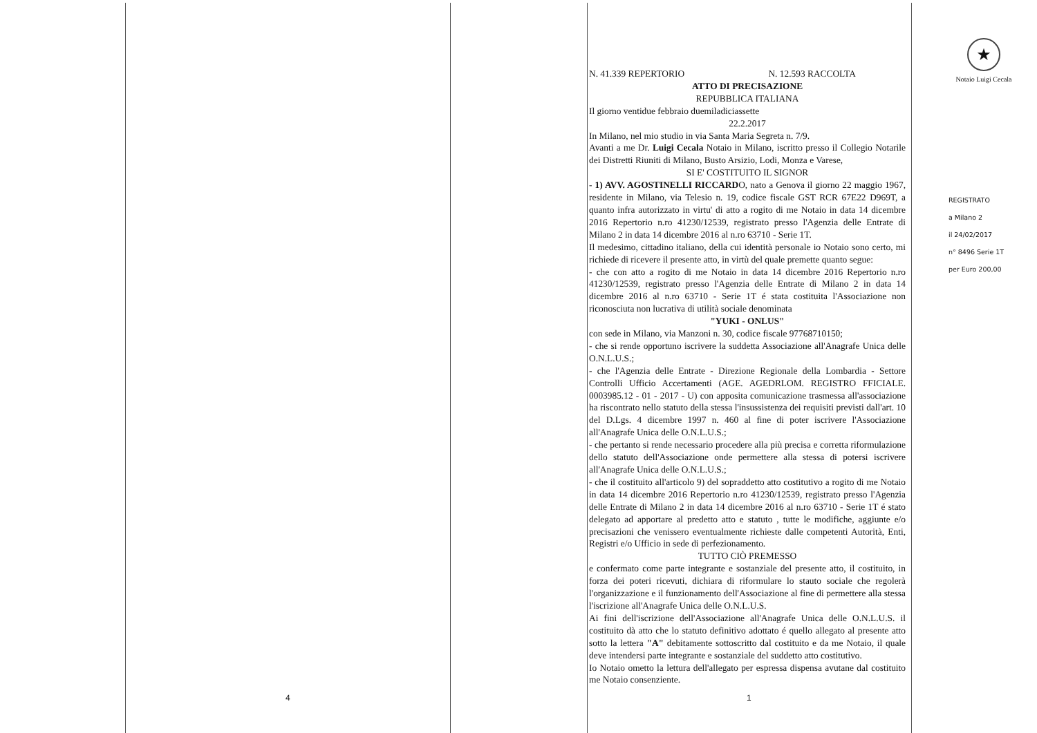4
★
Notaio Luigi Cecala
N. 41.339 REPERTORIO N. 12.593 RACCOLTA
ATTO DI PRECISAZIONE
REPUBBLICA ITALIANA
Il giorno ventidue febbraio duemiladiciassette
22.2.2017
In Milano, nel mio studio in via Santa Maria Segreta n. 7/9.
Avanti a me Dr. Luigi Cecala Notaio in Milano, iscritto presso il Collegio Notarile dei Distretti Riuniti di Milano, Busto Arsizio, Lodi, Monza e Varese,
SI E' COSTITUITO IL SIGNOR
- 1) AVV. AGOSTINELLI RICCARDO, nato a Genova il giorno 22 maggio 1967, residente in Milano, via Telesio n. 19, codice fiscale GST RCR 67E22 D969T, a quanto infra autorizzato in virtu' di atto a rogito di me Notaio in data 14 dicembre 2016 Repertorio n.ro 41230/12539, registrato presso l'Agenzia delle Entrate di Milano 2 in data 14 dicembre 2016 al n.ro 63710 - Serie 1T.
Il medesimo, cittadino italiano, della cui identità personale io Notaio sono certo, mi richiede di ricevere il presente atto, in virtù del quale premette quanto segue:
- che con atto a rogito di me Notaio in data 14 dicembre 2016 Repertorio n.ro 41230/12539, registrato presso l'Agenzia delle Entrate di Milano 2 in data 14 dicembre 2016 al n.ro 63710 - Serie 1T é stata costituita l'Associazione non riconosciuta non lucrativa di utilità sociale denominata
"YUKI - ONLUS"
con sede in Milano, via Manzoni n. 30, codice fiscale 97768710150;
- che si rende opportuno iscrivere la suddetta Associazione all'Anagrafe Unica delle O.N.L.U.S.;
- che l'Agenzia delle Entrate - Direzione Regionale della Lombardia - Settore Controlli Ufficio Accertamenti (AGE. AGEDRLOM. REGISTRO FFICIALE. 0003985.12 - 01 - 2017 - U) con apposita comunicazione trasmessa all'associazione ha riscontrato nello statuto della stessa l'insussistenza dei requisiti previsti dall'art. 10 del D.Lgs. 4 dicembre 1997 n. 460 al fine di poter iscrivere l'Associazione all'Anagrafe Unica delle O.N.L.U.S.;
- che pertanto si rende necessario procedere alla più precisa e corretta riformulazione dello statuto dell'Associazione onde permettere alla stessa di potersi iscrivere all'Anagrafe Unica delle O.N.L.U.S.;
- che il costituito all'articolo 9) del sopraddetto atto costitutivo a rogito di me Notaio in data 14 dicembre 2016 Repertorio n.ro 41230/12539, registrato presso l'Agenzia delle Entrate di Milano 2 in data 14 dicembre 2016 al n.ro 63710 - Serie 1T é stato delegato ad apportare al predetto atto e statuto , tutte le modifiche, aggiunte e/o precisazioni che venissero eventualmente richieste dalle competenti Autorità, Enti, Registri e/o Ufficio in sede di perfezionamento.
TUTTO CIÒ PREMESSO
e confermato come parte integrante e sostanziale del presente atto, il costituito, in forza dei poteri ricevuti, dichiara di riformulare lo stauto sociale che regolerà l'organizzazione e il funzionamento dell'Associazione al fine di permettere alla stessa l'iscrizione all'Anagrafe Unica delle O.N.L.U.S.
Ai fini dell'iscrizione dell'Associazione all'Anagrafe Unica delle O.N.L.U.S. il costituito dà atto che lo statuto definitivo adottato é quello allegato al presente atto sotto la lettera "A" debitamente sottoscritto dal costituito e da me Notaio, il quale deve intendersi parte integrante e sostanziale del suddetto atto costitutivo.
Io Notaio ometto la lettura dell'allegato per espressa dispensa avutane dal costituito me Notaio consenziente.
1
REGISTRATO
a Milano 2
il 24/02/2017
n° 8496 Serie 1T
per Euro 200,00